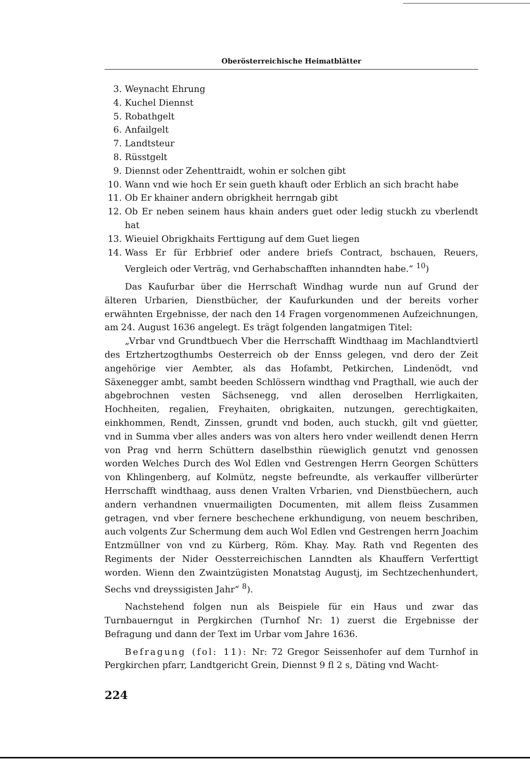Oberösterreichische Heimatblätter
3. Weynacht Ehrung
4. Kuchel Diennst
5. Robathgelt
6. Anfailgelt
7. Landtsteur
8. Rüsstgelt
9. Diennst oder Zehenttraidt, wohin er solchen gibt
10. Wann vnd wie hoch Er sein gueth khauft oder Erblich an sich bracht habe
11. Ob Er khainer andern obrigkheit herrngab gibt
12. Ob Er neben seinem haus khain anders guet oder ledig stuckh zu vberlendt hat
13. Wieuiel Obrigkhaits Ferttigung auf dem Guet liegen
14. Wass Er für Erbbrief oder andere briefs Contract, bschauen, Reuers, Vergleich oder Verträg, vnd Gerhabschafften inhanndten habe.“ <sup>10</sup>)
Das Kaufurbar über die Herrschaft Windhag wurde nun auf Grund der älteren Urbarien, Dienstbücher, der Kaufurkunden und der bereits vorher erwähnten Ergebnisse, der nach den 14 Fragen vorgenommenen Aufzeichnungen, am 24. August 1636 angelegt. Es trägt folgenden langatmigen Titel:
„Vrbar vnd Grundtbuech Vber die Herrschafft Windthaag im Machlandtviertl des Ertzhertzogthumbs Oesterreich ob der Ennss gelegen, vnd dero der Zeit angehörige vier Aembter, als das Hofambt, Petkirchen, Lindenödt, vnd Säxenegger ambt, sambt beeden Schlössern windthag vnd Pragthall, wie auch der abgebrochnen vesten Sächsenegg, vnd allen deroselben Herrligkaiten, Hochheiten, regalien, Freyhaiten, obrigkaiten, nutzungen, gerechtigkaiten, einkhommen, Rendt, Zinssen, grundt vnd boden, auch stuckh, gilt vnd güetter, vnd in Summa vber alles anders was von alters hero vnder weillendt denen Herrn von Prag vnd herrn Schüttern daselbsthin rüewiglich genutzt vnd genossen worden Welches Durch des Wol Edlen vnd Gestrengen Herrn Georgen Schütters von Khlingenberg, auf Kolmütz, negste befreundte, als verkauffer villberürter Herrschafft windthaag, auss denen Vralten Vrbarien, vnd Dienstbüechern, auch andern verhandnen vnuermailigten Documenten, mit allem fleiss Zusammen getragen, vnd vber fernere beschechene erkhundigung, von neuem beschriben, auch volgents Zur Schermung dem auch Wol Edlen vnd Gestrengen herrn Joachim Entzmüllner von vnd zu Kürberg, Röm. Khay. May. Rath vnd Regenten des Regiments der Nider Oessterreichischen Lanndten als Khauffern Verferttigt worden. Wienn den Zwaintzügisten Monatstag Augustj, im Sechtzechenhundert, Sechs vnd dreyssigisten Jahr“ <sup>8</sup>).
Nachstehend folgen nun als Beispiele für ein Haus und zwar das Turnbauerngut in Pergkirchen (Turnhof Nr: 1) zuerst die Ergebnisse der Befragung und dann der Text im Urbar vom Jahre 1636.
Befragung (fol: 11): Nr: 72 Gregor Seissenhofer auf dem Turnhof in Pergkirchen pfarr, Landtgericht Grein, Diennst 9 fl 2 s, Däting vnd Wacht-
224